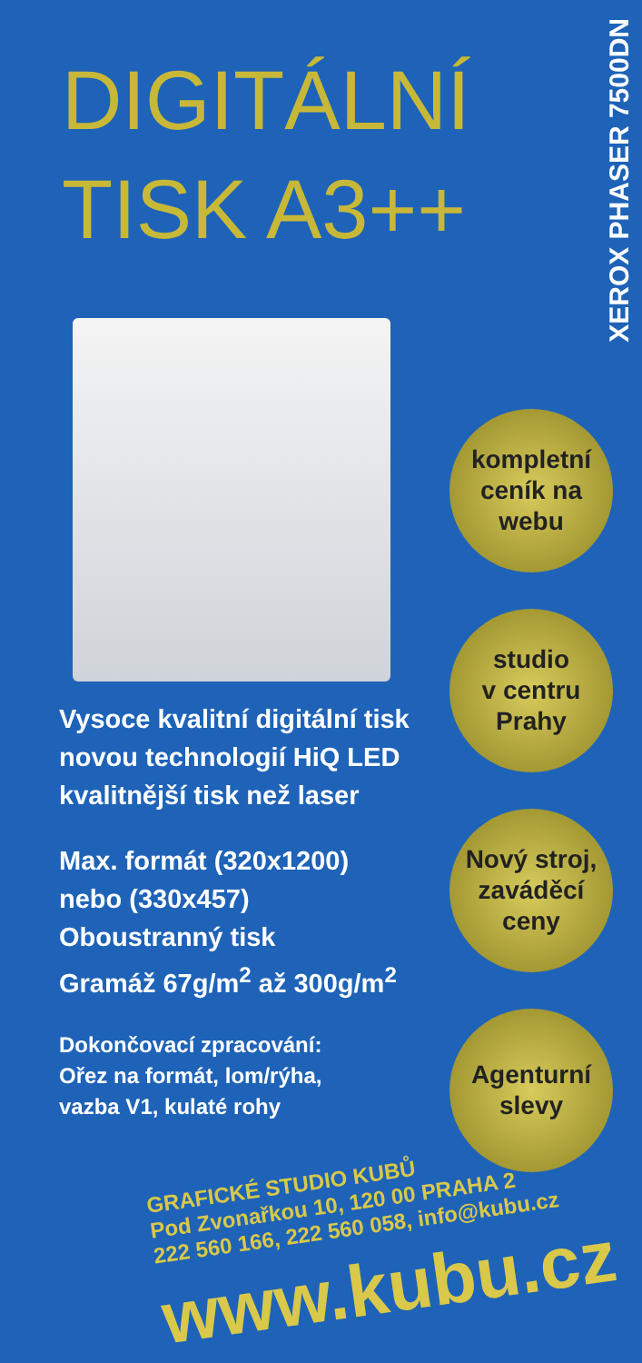XEROX PHASER 7500DN
DIGITÁLNÍ TISK A3++
Vysoce kvalitní digitální tisk
novou technologií HiQ LED
kvalitnější tisk než laser
Max. formát (320x1200)
nebo (330x457)
Oboustranný tisk
Gramáž 67g/m<sup>2</sup> až 300g/m<sup>2</sup>
Dokončovací zpracování:
Ořez na formát, lom/rýha,
vazba V1, kulaté rohy
GRAFICKÉ STUDIO KUBŮ
Pod Zvonařkou 10, 120 00 PRAHA 2
222 560 166, 222 560 058, info@kubu.cz
www.kubu.cz
kompletní
ceník na
webu
studio
v centru
Prahy
Nový stroj,
zaváděcí
ceny
Agenturní
slevy